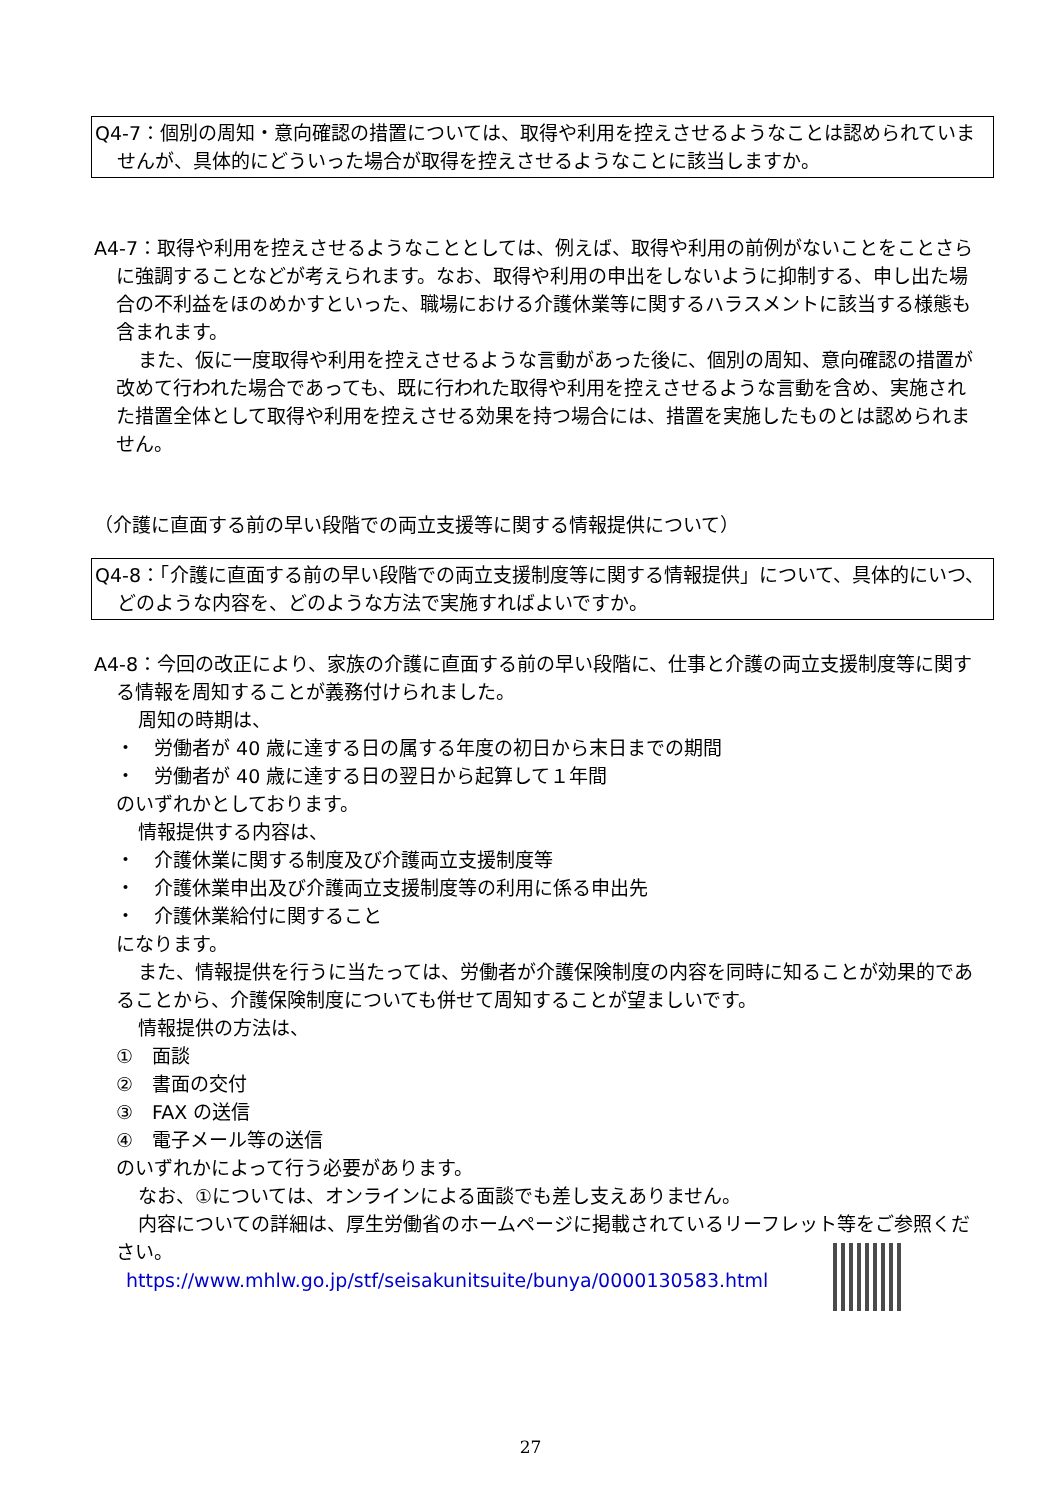Q4-7：個別の周知・意向確認の措置については、取得や利用を控えさせるようなことは認められていませんが、具体的にどういった場合が取得を控えさせるようなことに該当しますか。
A4-7：取得や利用を控えさせるようなこととしては、例えば、取得や利用の前例がないことをことさらに強調することなどが考えられます。なお、取得や利用の申出をしないように抑制する、申し出た場合の不利益をほのめかすといった、職場における介護休業等に関するハラスメントに該当する様態も含まれます。
また、仮に一度取得や利用を控えさせるような言動があった後に、個別の周知、意向確認の措置が改めて行われた場合であっても、既に行われた取得や利用を控えさせるような言動を含め、実施された措置全体として取得や利用を控えさせる効果を持つ場合には、措置を実施したものとは認められません。
（介護に直面する前の早い段階での両立支援等に関する情報提供について）
Q4-8：「介護に直面する前の早い段階での両立支援制度等に関する情報提供」について、具体的にいつ、どのような内容を、どのような方法で実施すればよいですか。
A4-8：今回の改正により、家族の介護に直面する前の早い段階に、仕事と介護の両立支援制度等に関する情報を周知することが義務付けられました。
周知の時期は、
・　労働者が 40 歳に達する日の属する年度の初日から末日までの期間
・　労働者が 40 歳に達する日の翌日から起算して１年間
のいずれかとしております。
情報提供する内容は、
・　介護休業に関する制度及び介護両立支援制度等
・　介護休業申出及び介護両立支援制度等の利用に係る申出先
・　介護休業給付に関すること
になります。
また、情報提供を行うに当たっては、労働者が介護保険制度の内容を同時に知ることが効果的であることから、介護保険制度についても併せて周知することが望ましいです。
情報提供の方法は、
①　面談
②　書面の交付
③　FAX の送信
④　電子メール等の送信
のいずれかによって行う必要があります。
なお、①については、オンラインによる面談でも差し支えありません。
内容についての詳細は、厚生労働省のホームページに掲載されているリーフレット等をご参照ください。
https://www.mhlw.go.jp/stf/seisakunitsuite/bunya/0000130583.html
27